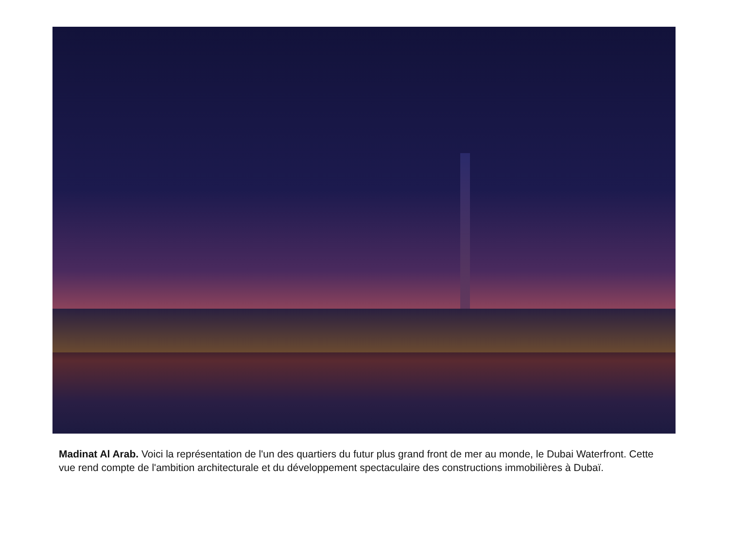Madinat Al Arab. Voici la représentation de l'un des quartiers du futur plus grand front de mer au monde, le Dubai Waterfront. Cette vue rend compte de l'ambition architecturale et du développement spectaculaire des constructions immobilières à Dubaï.